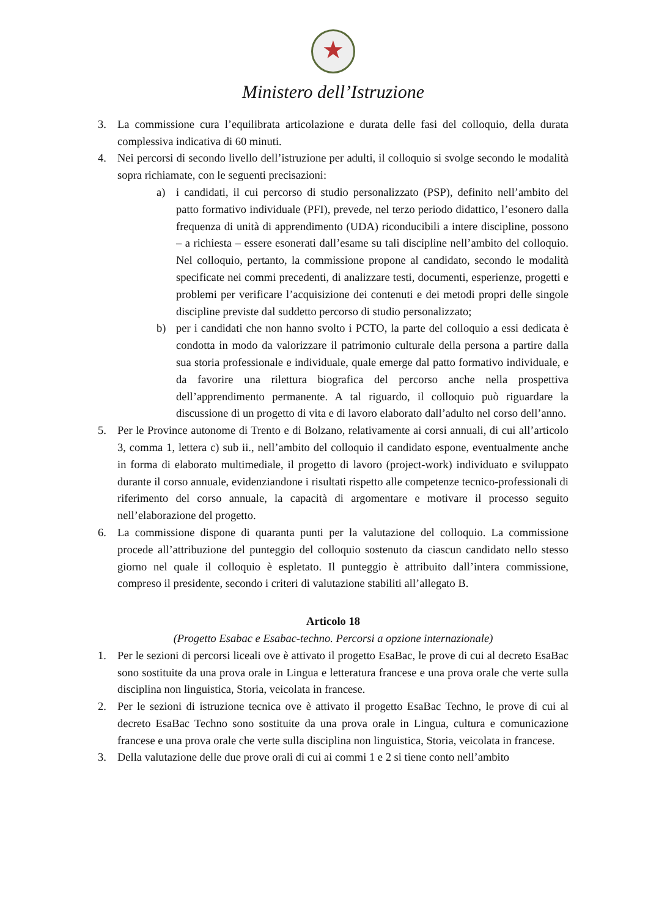★
Ministero dell’Istruzione
3. La commissione cura l’equilibrata articolazione e durata delle fasi del colloquio, della durata complessiva indicativa di 60 minuti.
4. Nei percorsi di secondo livello dell’istruzione per adulti, il colloquio si svolge secondo le modalità sopra richiamate, con le seguenti precisazioni:
a) i candidati, il cui percorso di studio personalizzato (PSP), definito nell’ambito del patto formativo individuale (PFI), prevede, nel terzo periodo didattico, l’esonero dalla frequenza di unità di apprendimento (UDA) riconducibili a intere discipline, possono – a richiesta – essere esonerati dall’esame su tali discipline nell’ambito del colloquio. Nel colloquio, pertanto, la commissione propone al candidato, secondo le modalità specificate nei commi precedenti, di analizzare testi, documenti, esperienze, progetti e problemi per verificare l’acquisizione dei contenuti e dei metodi propri delle singole discipline previste dal suddetto percorso di studio personalizzato;
b) per i candidati che non hanno svolto i PCTO, la parte del colloquio a essi dedicata è condotta in modo da valorizzare il patrimonio culturale della persona a partire dalla sua storia professionale e individuale, quale emerge dal patto formativo individuale, e da favorire una rilettura biografica del percorso anche nella prospettiva dell’apprendimento permanente. A tal riguardo, il colloquio può riguardare la discussione di un progetto di vita e di lavoro elaborato dall’adulto nel corso dell’anno.
5. Per le Province autonome di Trento e di Bolzano, relativamente ai corsi annuali, di cui all’articolo 3, comma 1, lettera c) sub ii., nell’ambito del colloquio il candidato espone, eventualmente anche in forma di elaborato multimediale, il progetto di lavoro (project-work) individuato e sviluppato durante il corso annuale, evidenziandone i risultati rispetto alle competenze tecnico-professionali di riferimento del corso annuale, la capacità di argomentare e motivare il processo seguito nell’elaborazione del progetto.
6. La commissione dispone di quaranta punti per la valutazione del colloquio. La commissione procede all’attribuzione del punteggio del colloquio sostenuto da ciascun candidato nello stesso giorno nel quale il colloquio è espletato. Il punteggio è attribuito dall’intera commissione, compreso il presidente, secondo i criteri di valutazione stabiliti all’allegato B.
Articolo 18
(Progetto Esabac e Esabac-techno. Percorsi a opzione internazionale)
1. Per le sezioni di percorsi liceali ove è attivato il progetto EsaBac, le prove di cui al decreto EsaBac sono sostituite da una prova orale in Lingua e letteratura francese e una prova orale che verte sulla disciplina non linguistica, Storia, veicolata in francese.
2. Per le sezioni di istruzione tecnica ove è attivato il progetto EsaBac Techno, le prove di cui al decreto EsaBac Techno sono sostituite da una prova orale in Lingua, cultura e comunicazione francese e una prova orale che verte sulla disciplina non linguistica, Storia, veicolata in francese.
3. Della valutazione delle due prove orali di cui ai commi 1 e 2 si tiene conto nell’ambito